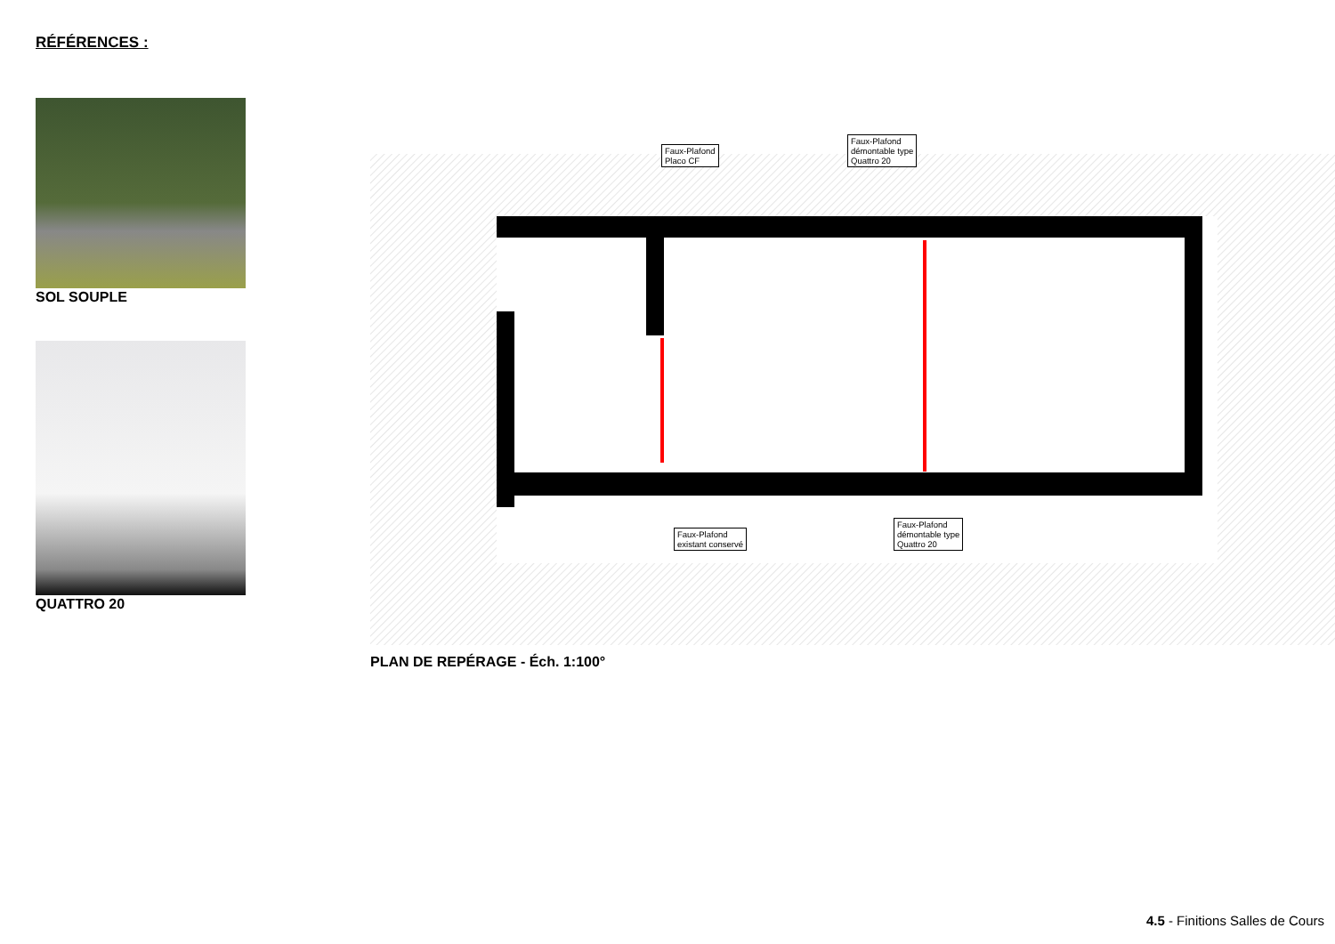RÉFÉRENCES :
SOL SOUPLE
QUATTRO 20
Faux-Plafond
Placo CF
Faux-Plafond
démontable type
Quattro 20
Faux-Plafond
existant conservé
Faux-Plafond
démontable type
Quattro 20
PLAN DE REPÉRAGE - Éch. 1:100°
4.5 - Finitions Salles de Cours